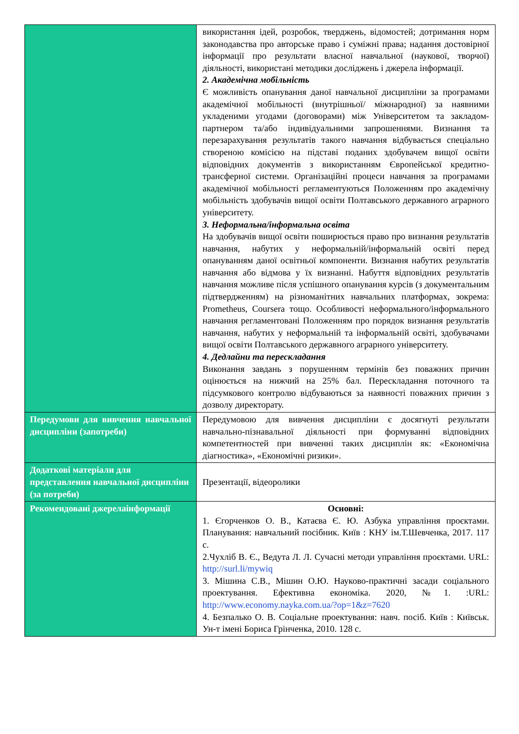| | використання ідей, розробок, тверджень, відомостей; дотримання норм законодавства про авторське право і суміжні права; надання достовірної інформації про результати власної навчальної (наукової, творчої) діяльності, використані методики досліджень і джерела інформації. 2. Академічна мобільність Є можливість опанування даної навчальної дисципліни за програмами академічної мобільності (внутрішньої/ міжнародної) за наявними укладеними угодами (договорами) між Університетом та закладом-партнером та/або індивідуальними запрошеннями. Визнання та перезарахування результатів такого навчання відбувається спеціально створеною комісією на підставі поданих здобувачем вищої освіти відповідних документів з використанням Європейської кредитно-трансферної системи. Організаційні процеси навчання за програмами академічної мобільності регламентуються Положенням про академічну мобільність здобувачів вищої освіти Полтавського державного аграрного університету. 3. Неформальна/інформальна освіта На здобувачів вищої освіти поширюється право про визнання результатів навчання, набутих у неформальній/інформальній освіті перед опануванням даної освітньої компоненти. Визнання набутих результатів навчання або відмова у їх визнанні. Набуття відповідних результатів навчання можливе після успішного опанування курсів (з документальним підтвердженням) на різноманітних навчальних платформах, зокрема: Prometheus, Coursera тощо. Особливості неформального/інформального навчання регламентовані Положенням про порядок визнання результатів навчання, набутих у неформальній та інформальній освіті, здобувачами вищої освіти Полтавського державного аграрного університету. 4. Дедлайни та перескладання Виконання завдань з порушенням термінів без поважних причин оцінюється на нижчий на 25% бал. Перескладання поточного та підсумкового контролю відбуваються за наявності поважних причин з дозволу директорату. |
| Передумови для вивчення навчальної дисципліни (запотреби) | Передумовою для вивчення дисципліни є досягнуті результати навчально-пізнавальної діяльності при формуванні відповідних компетентностей при вивченні таких дисциплін як: «Економічна діагностика», «Економічні ризики». |
| Додаткові матеріали для представлення навчальної дисципліни (за потреби) | Презентації, відеоролики |
| Рекомендовані джерелаінформації | Основні: 1. Єгорченков О. В., Катаєва Є. Ю. Азбука управління проєктами. Планування: навчальний посібник. Київ : КНУ ім.Т.Шевченка, 2017. 117 с. 2.Чухліб В. Є., Ведута Л. Л. Сучасні методи управління проєктами. URL: http://surl.li/mywiq 3. Мішина С.В., Мішин О.Ю. Науково-практичні засади соціального проектування. Ефективна економіка. 2020, №1. :URL: http://www.economy.nayka.com.ua/?op=1&z=7620 4. Безпалько О. В. Соціальне проектування: навч. посіб. Київ : Київськ. Ун-т імені Бориса Грінченка, 2010. 128 с. |